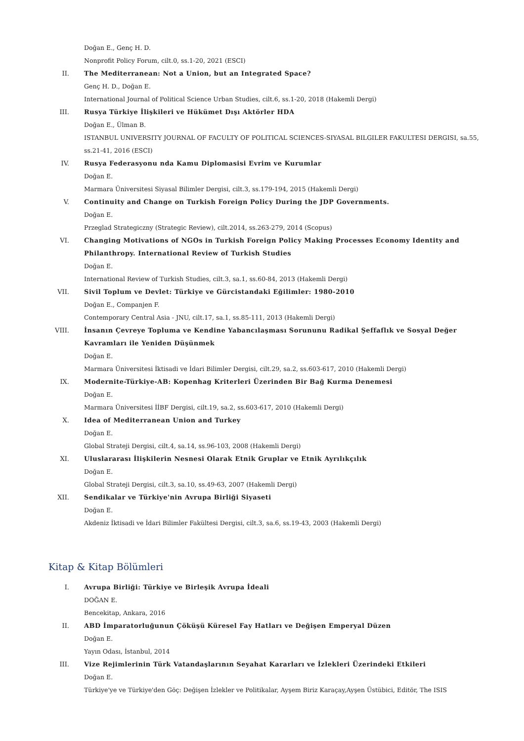Doğan E., Genç H. D.
Nonprofit Policy Forum, cilt.0, ss.1-20, 2021 (ESCI)
II. The Mediterranean: Not a Union, but an Integrated Space?
Genç H. D., Doğan E.
International Journal of Political Science Urban Studies, cilt.6, ss.1-20, 2018 (Hakemli Dergi)
III. Rusya Türkiye İlişkileri ve Hükümet Dışı Aktörler HDA
Doğan E., Ülman B.
ISTANBUL UNIVERSITY JOURNAL OF FACULTY OF POLITICAL SCIENCES-SIYASAL BILGILER FAKULTESI DERGISI, sa.55, ss.21-41, 2016 (ESCI)
IV. Rusya Federasyonu nda Kamu Diplomasisi Evrim ve Kurumlar
Doğan E.
Marmara Üniversitesi Siyasal Bilimler Dergisi, cilt.3, ss.179-194, 2015 (Hakemli Dergi)
V. Continuity and Change on Turkish Foreign Policy During the JDP Governments.
Doğan E.
Przeglad Strategiczny (Strategic Review), cilt.2014, ss.263-279, 2014 (Scopus)
VI. Changing Motivations of NGOs in Turkish Foreign Policy Making Processes Economy Identity and Philanthropy. International Review of Turkish Studies
Doğan E.
International Review of Turkish Studies, cilt.3, sa.1, ss.60-84, 2013 (Hakemli Dergi)
VII. Sivil Toplum ve Devlet: Türkiye ve Gürcistandaki Eğilimler: 1980-2010
Doğan E., Companjen F.
Contemporary Central Asia - JNU, cilt.17, sa.1, ss.85-111, 2013 (Hakemli Dergi)
VIII. İnsanın Çevreye Topluma ve Kendine Yabancılaşması Sorununu Radikal Şeffaflık ve Sosyal Değer Kavramları ile Yeniden Düşünmek
Doğan E.
Marmara Üniversitesi İktisadi ve İdari Bilimler Dergisi, cilt.29, sa.2, ss.603-617, 2010 (Hakemli Dergi)
IX. Modernite-Türkiye-AB: Kopenhag Kriterleri Üzerinden Bir Bağ Kurma Denemesi
Doğan E.
Marmara Üniversitesi İİBF Dergisi, cilt.19, sa.2, ss.603-617, 2010 (Hakemli Dergi)
X. Idea of Mediterranean Union and Turkey
Doğan E.
Global Strateji Dergisi, cilt.4, sa.14, ss.96-103, 2008 (Hakemli Dergi)
XI. Uluslararası İlişkilerin Nesnesi Olarak Etnik Gruplar ve Etnik Ayrılıkçılık
Doğan E.
Global Strateji Dergisi, cilt.3, sa.10, ss.49-63, 2007 (Hakemli Dergi)
XII. Sendikalar ve Türkiye'nin Avrupa Birliği Siyaseti
Doğan E.
Akdeniz İktisadi ve İdari Bilimler Fakültesi Dergisi, cilt.3, sa.6, ss.19-43, 2003 (Hakemli Dergi)
Kitap & Kitap Bölümleri
I. Avrupa Birliği: Türkiye ve Birleşik Avrupa İdeali
DOĞAN E.
Bencekitap, Ankara, 2016
II. ABD İmparatorluğunun Çöküşü Küresel Fay Hatları ve Değişen Emperyal Düzen
Doğan E.
Yayın Odası, İstanbul, 2014
III. Vize Rejimlerinin Türk Vatandaşlarının Seyahat Kararları ve İzlekleri Üzerindeki Etkileri
Doğan E.
Türkiye'ye ve Türkiye'den Göç: Değişen İzlekler ve Politikalar, Ayşem Biriz Karaçay,Ayşen Üstübici, Editör, The ISIS